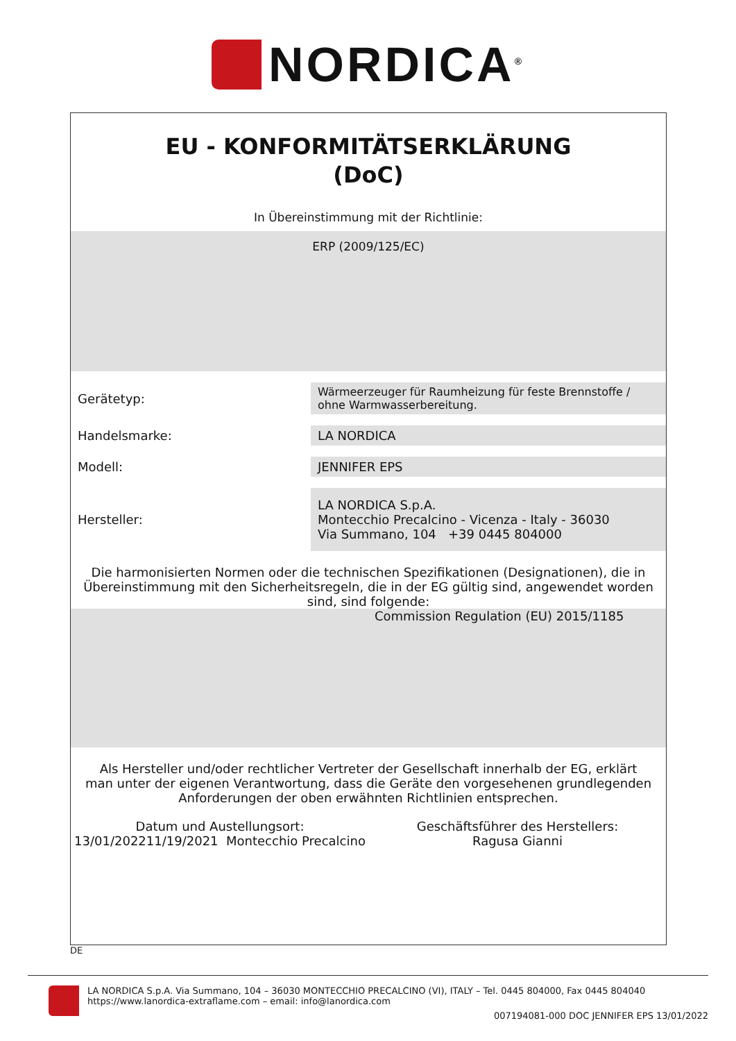NORDICA<sup>®</sup>
EU - KONFORMITÄTSERKLÄRUNG
(DoC)
In Übereinstimmung mit der Richtlinie:
ERP (2009/125/EC)
| Gerätetyp: | Wärmeerzeuger für Raumheizung für feste Brennstoffe / ohne Warmwasserbereitung. |
| Handelsmarke: | LA NORDICA |
| Modell: | JENNIFER EPS |
| Hersteller: | LA NORDICA S.p.A. Montecchio Precalcino - Vicenza - Italy - 36030 Via Summano, 104 +39 0445 804000 |
Die harmonisierten Normen oder die technischen Spezifikationen (Designationen), die in Übereinstimmung mit den Sicherheitsregeln, die in der EG gültig sind, angewendet worden sind, sind folgende:
Commission Regulation (EU) 2015/1185
Als Hersteller und/oder rechtlicher Vertreter der Gesellschaft innerhalb der EG, erklärt man unter der eigenen Verantwortung, dass die Geräte den vorgesehenen grundlegenden Anforderungen der oben erwähnten Richtlinien entsprechen.
Datum und Austellungsort:
13/01/202211/19/2021 Montecchio Precalcino
Geschäftsführer des Herstellers:
Ragusa Gianni
DE
LA NORDICA S.p.A. Via Summano, 104 – 36030 MONTECCHIO PRECALCINO (VI), ITALY – Tel. 0445 804000, Fax 0445 804040
https://www.lanordica-extraflame.com – email: info@lanordica.com
007194081-000 DOC JENNIFER EPS 13/01/2022